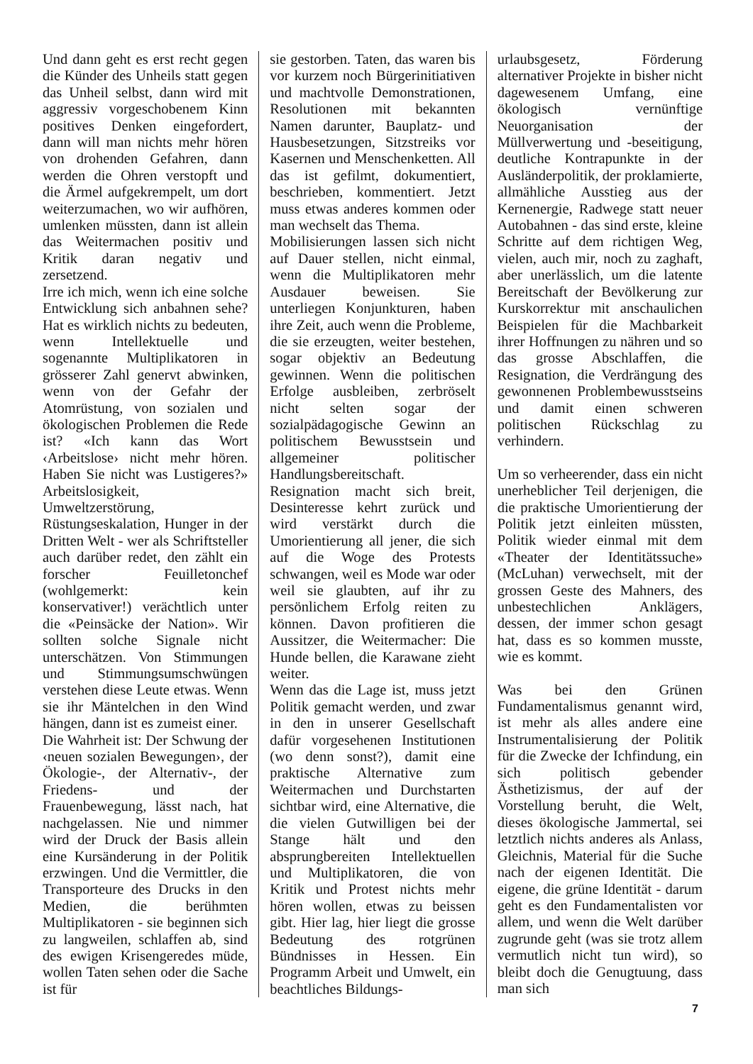Und dann geht es erst recht gegen die Künder des Unheils statt gegen das Unheil selbst, dann wird mit aggressiv vorgeschobenem Kinn positives Denken eingefordert, dann will man nichts mehr hören von drohenden Gefahren, dann werden die Ohren verstopft und die Ärmel aufgekrempelt, um dort weiterzumachen, wo wir aufhören, umlenken müssten, dann ist allein das Weitermachen positiv und Kritik daran negativ und zersetzend.
Irre ich mich, wenn ich eine solche Entwicklung sich anbahnen sehe? Hat es wirklich nichts zu bedeuten, wenn Intellektuelle und sogenannte Multiplikatoren in grösserer Zahl genervt abwinken, wenn von der Gefahr der Atomrüstung, von sozialen und ökologischen Problemen die Rede ist? «Ich kann das Wort ‹Arbeitslose› nicht mehr hören. Haben Sie nicht was Lustigeres?» Arbeitslosigkeit, Umweltzerstörung, Rüstungseskalation, Hunger in der Dritten Welt - wer als Schriftsteller auch darüber redet, den zählt ein forscher Feuilletonchef (wohlgemerkt: kein konservativer!) verächtlich unter die «Peinsäcke der Nation». Wir sollten solche Signale nicht unterschätzen. Von Stimmungen und Stimmungsumschwüngen verstehen diese Leute etwas. Wenn sie ihr Mäntelchen in den Wind hängen, dann ist es zumeist einer.
Die Wahrheit ist: Der Schwung der ‹neuen sozialen Bewegungen›, der Ökologie-, der Alternativ-, der Friedens- und der Frauenbewegung, lässt nach, hat nachgelassen. Nie und nimmer wird der Druck der Basis allein eine Kursänderung in der Politik erzwingen. Und die Vermittler, die Transporteure des Drucks in den Medien, die berühmten Multiplikatoren - sie beginnen sich zu langweilen, schlaffen ab, sind des ewigen Krisengeredes müde, wollen Taten sehen oder die Sache ist für
sie gestorben. Taten, das waren bis vor kurzem noch Bürgerinitiativen und machtvolle Demonstrationen, Resolutionen mit bekannten Namen darunter, Bauplatz- und Hausbesetzungen, Sitzstreiks vor Kasernen und Menschenketten. All das ist gefilmt, dokumentiert, beschrieben, kommentiert. Jetzt muss etwas anderes kommen oder man wechselt das Thema.
Mobilisierungen lassen sich nicht auf Dauer stellen, nicht einmal, wenn die Multiplikatoren mehr Ausdauer beweisen. Sie unterliegen Konjunkturen, haben ihre Zeit, auch wenn die Probleme, die sie erzeugten, weiter bestehen, sogar objektiv an Bedeutung gewinnen. Wenn die politischen Erfolge ausbleiben, zerbröselt nicht selten sogar der sozialpädagogische Gewinn an politischem Bewusstsein und allgemeiner politischer Handlungsbereitschaft. Resignation macht sich breit, Desinteresse kehrt zurück und wird verstärkt durch die Umorientierung all jener, die sich auf die Woge des Protests schwangen, weil es Mode war oder weil sie glaubten, auf ihr zu persönlichem Erfolg reiten zu können. Davon profitieren die Aussitzer, die Weitermacher: Die Hunde bellen, die Karawane zieht weiter.
Wenn das die Lage ist, muss jetzt Politik gemacht werden, und zwar in den in unserer Gesellschaft dafür vorgesehenen Institutionen (wo denn sonst?), damit eine praktische Alternative zum Weitermachen und Durchstarten sichtbar wird, eine Alternative, die die vielen Gutwilligen bei der Stange hält und den absprungbereiten Intellektuellen und Multiplikatoren, die von Kritik und Protest nichts mehr hören wollen, etwas zu beissen gibt. Hier lag, hier liegt die grosse Bedeutung des rotgrünen Bündnisses in Hessen. Ein Programm Arbeit und Umwelt, ein beachtliches Bildungs-
urlaubsgesetz, Förderung alternativer Projekte in bisher nicht dagewesenem Umfang, eine ökologisch vernünftige Neuorganisation der Müllverwertung und -beseitigung, deutliche Kontrapunkte in der Ausländerpolitik, der proklamierte, allmähliche Ausstieg aus der Kernenergie, Radwege statt neuer Autobahnen - das sind erste, kleine Schritte auf dem richtigen Weg, vielen, auch mir, noch zu zaghaft, aber unerlässlich, um die latente Bereitschaft der Bevölkerung zur Kurskorrektur mit anschaulichen Beispielen für die Machbarkeit ihrer Hoffnungen zu nähren und so das grosse Abschlaffen, die Resignation, die Verdrängung des gewonnenen Problembewusstseins und damit einen schweren politischen Rückschlag zu verhindern.
Um so verheerender, dass ein nicht unerheblicher Teil derjenigen, die die praktische Umorientierung der Politik jetzt einleiten müssten, Politik wieder einmal mit dem «Theater der Identitätssuche» (McLuhan) verwechselt, mit der grossen Geste des Mahners, des unbestechlichen Anklägers, dessen, der immer schon gesagt hat, dass es so kommen musste, wie es kommt.
Was bei den Grünen Fundamentalismus genannt wird, ist mehr als alles andere eine Instrumentalisierung der Politik für die Zwecke der Ichfindung, ein sich politisch gebender Ästhetizismus, der auf der Vorstellung beruht, die Welt, dieses ökologische Jammertal, sei letztlich nichts anderes als Anlass, Gleichnis, Material für die Suche nach der eigenen Identität. Die eigene, die grüne Identität - darum geht es den Fundamentalisten vor allem, und wenn die Welt darüber zugrunde geht (was sie trotz allem vermutlich nicht tun wird), so bleibt doch die Genugtuung, dass man sich
7